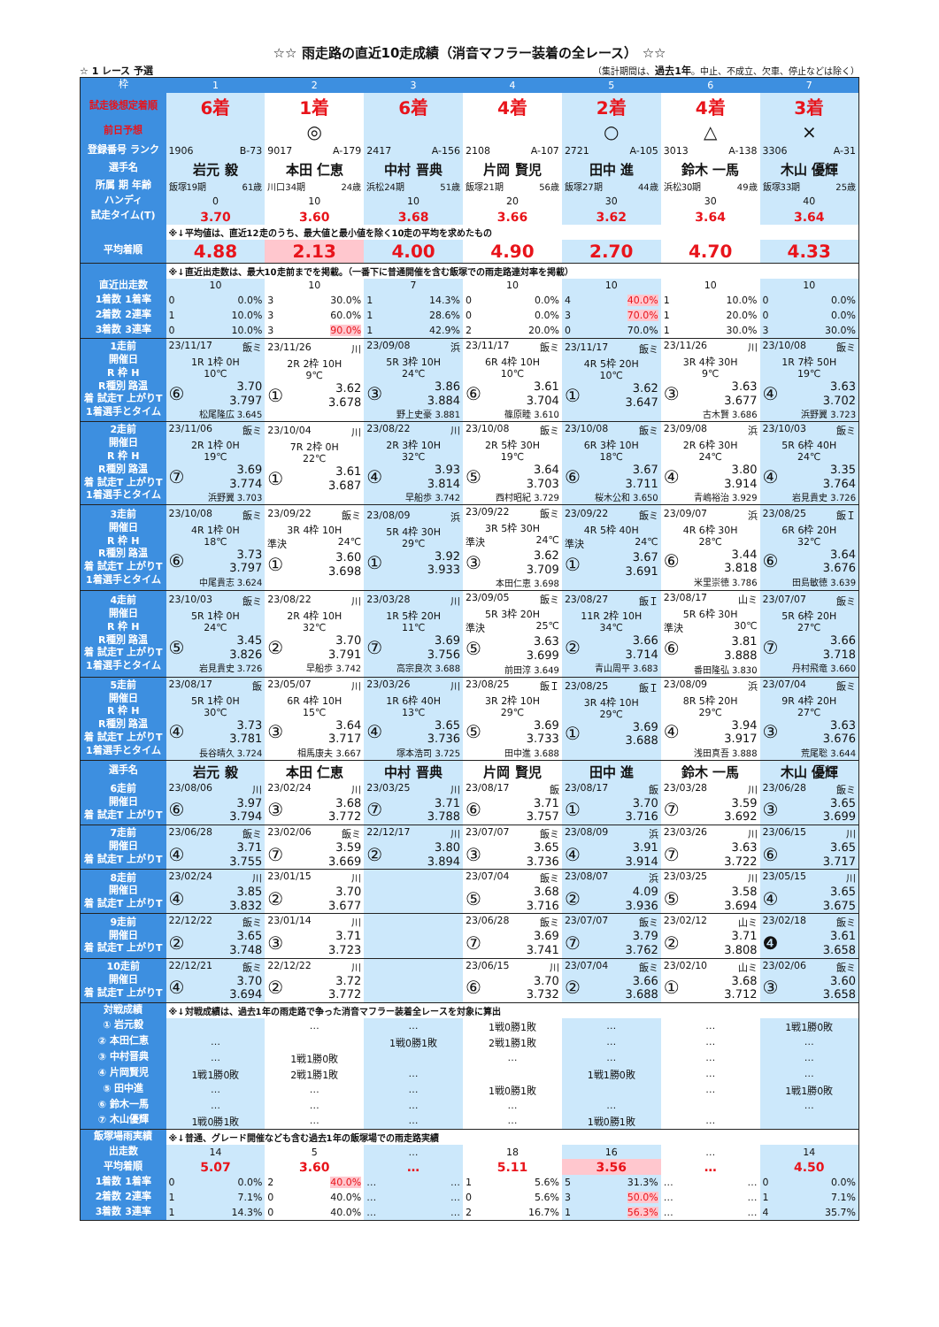☆☆ 雨走路の直近10走成績（消音マフラー装着の全レース） ☆☆
☆ 1 レース 予選 （集計期間は、過去1年。中止、不成立、欠車、停止などは除く）
| 枠 | 1 | 2 | 3 | 4 | 5 | 6 | 7 |
| --- | --- | --- | --- | --- | --- | --- | --- |
| 試走後想定着順 | 6着 | 1着 | 6着 | 4着 | 2着 | 4着 | 3着 |
| 前日予想 | | ◎ | | | ○ | △ | × |
| 登録番号 ランク | 1906 B-73 | 9017 A-179 | 2417 A-156 | 2108 A-107 | 2721 A-105 | 3013 A-138 | 3306 A-31 |
| 選手名 | 岩元 毅 | 本田 仁恵 | 中村 晋典 | 片岡 賢児 | 田中 進 | 鈴木 一馬 | 木山 優輝 |
| 所属 期 年齢 | 飯塚19期 61歳 | 川口34期 24歳 | 浜松24期 51歳 | 飯塚21期 56歳 | 飯塚27期 44歳 | 浜松30期 49歳 | 飯塚33期 25歳 |
| ハンディ | 0 | 10 | 10 | 20 | 30 | 30 | 40 |
| 試走タイム(T) | 3.70 | 3.60 | 3.68 | 3.66 | 3.62 | 3.64 | 3.64 |
| | ※↓平均値は、直近12走のうち、最大値と最小値を除く10走の平均を求めたもの | | | | | | |
| 平均着順 | 4.88 | 2.13 | 4.00 | 4.90 | 2.70 | 4.70 | 4.33 |
| | ※↓直近出走数は、最大10走前までを掲載。（一番下に普通開催を含む飯塚での雨走路連対率を掲載） | | | | | | |
| 直近出走数 | 10 | 10 | 7 | 10 | 10 | 10 | 10 |
| 1着数 1着率 | 0 0.0% | 3 30.0% | 1 14.3% | 0 0.0% | 4 40.0% | 1 10.0% | 0 0.0% |
| 2着数 2連率 | 1 10.0% | 3 60.0% | 1 28.6% | 0 0.0% | 3 70.0% | 1 20.0% | 0 0.0% |
| 3着数 3連率 | 0 10.0% | 3 90.0% | 1 42.9% | 2 20.0% | 0 70.0% | 1 30.0% | 3 30.0% |
| 1走前 開催日 R 枠 H R種別 路温 着 試走T 上がりT 1着選手とタイム | 23/11/17 飯ミ 1R 1枠 0H 10℃ ⑥ 3.70 3.797 松尾隆広 3.645 | 23/11/26 川 2R 2枠 10H 9℃ ① 3.62 3.678 | 23/09/08 浜 5R 3枠 10H 24℃ ③ 3.86 3.884 野上史豪 3.881 | 23/11/17 飯ミ 6R 4枠 10H 10℃ ⑥ 3.61 3.704 篠原睦 3.610 | 23/11/17 飯ミ 4R 5枠 20H 10℃ ① 3.62 3.647 | 23/11/26 川 3R 4枠 30H 9℃ ③ 3.63 3.677 古木賢 3.686 | 23/10/08 飯ミ 1R 7枠 50H 19℃ ④ 3.63 3.702 浜野翼 3.723 |
| 2走前 開催日 R 枠 H R種別 路温 着 試走T 上がりT 1着選手とタイム | 23/11/06 飯ミ 2R 1枠 0H 19℃ ⑦ 3.69 3.774 浜野翼 3.703 | 23/10/04 川 7R 2枠 0H 22℃ ① 3.61 3.687 | 23/08/22 川 2R 3枠 10H 32℃ ④ 3.93 3.814 早船歩 3.742 | 23/10/08 飯ミ 2R 5枠 30H 19℃ ⑤ 3.64 3.703 西村昭紀 3.729 | 23/10/08 飯ミ 6R 3枠 10H 18℃ ⑥ 3.67 3.711 桜木公和 3.650 | 23/09/08 浜 2R 6枠 30H 24℃ ④ 3.80 3.914 青嶋裕治 3.929 | 23/10/03 飯ミ 5R 6枠 40H 24℃ ④ 3.35 3.764 岩見貴史 3.726 |
| 3走前 開催日 R 枠 H R種別 路温 着 試走T 上がりT 1着選手とタイム | 23/10/08 飯ミ 4R 1枠 0H 18℃ ⑥ 3.73 3.797 中尾貴志 3.624 | 23/09/22 飯ミ 3R 4枠 10H 準決 24℃ ① 3.60 3.698 | 23/08/09 浜 5R 4枠 30H 29℃ ① 3.92 3.933 | 23/09/22 飯ミ 3R 5枠 30H 準決 24℃ ③ 3.62 3.709 本田仁恵 3.698 | 23/09/22 飯ミ 4R 5枠 40H 準決 24℃ ① 3.67 3.691 | 23/09/07 浜 4R 6枠 30H 28℃ ⑥ 3.44 3.818 米里崇徳 3.786 | 23/08/25 飯Ｉ 6R 6枠 20H 32℃ ⑥ 3.64 3.676 田島敏徳 3.639 |
| 4走前 開催日 R 枠 H R種別 路温 着 試走T 上がりT 1着選手とタイム | 23/10/03 飯ミ 5R 1枠 0H 24℃ ⑤ 3.45 3.826 岩見貴史 3.726 | 23/08/22 川 2R 4枠 10H 32℃ ② 3.70 3.791 早船歩 3.742 | 23/03/28 川 1R 5枠 20H 11℃ ⑦ 3.69 3.756 高宗良次 3.688 | 23/09/05 飯ミ 5R 3枠 20H 準決 25℃ ⑤ 3.63 3.699 前田淳 3.649 | 23/08/27 飯Ｉ 11R 2枠 10H 34℃ ② 3.66 3.714 青山周平 3.683 | 23/08/17 山ミ 5R 6枠 30H 準決 30℃ ⑥ 3.81 3.888 番田隆弘 3.830 | 23/07/07 飯ミ 5R 6枠 20H 27℃ ⑦ 3.66 3.718 丹村飛竜 3.660 |
| 5走前 開催日 R 枠 H R種別 路温 着 試走T 上がりT 1着選手とタイム | 23/08/17 飯 5R 1枠 0H 30℃ ④ 3.73 3.781 長谷晴久 3.724 | 23/05/07 川 6R 4枠 10H 15℃ ③ 3.64 3.717 相馬康夫 3.667 | 23/03/26 川 1R 6枠 40H 13℃ ④ 3.65 3.736 塚本浩司 3.725 | 23/08/25 飯Ｉ 3R 2枠 10H 29℃ ⑤ 3.69 3.733 田中進 3.688 | 23/08/25 飯Ｉ 3R 4枠 10H 29℃ ① 3.69 3.688 | 23/08/09 浜 8R 5枠 20H 29℃ ④ 3.94 3.917 浅田真吾 3.888 | 23/07/04 飯ミ 9R 4枠 20H 27℃ ③ 3.63 3.676 荒尾聡 3.644 |
| 選手名 | 岩元 毅 | 本田 仁恵 | 中村 晋典 | 片岡 賢児 | 田中 進 | 鈴木 一馬 | 木山 優輝 |
| 6走前 開催日 着 試走T 上がりT | 23/08/06 川 ⑥ 3.97 3.794 | 23/02/24 川 ③ 3.68 3.772 | 23/03/25 川 ⑦ 3.71 3.788 | 23/08/17 飯 ⑥ 3.71 3.757 | 23/08/17 飯 ① 3.70 3.716 | 23/03/28 川 ⑦ 3.59 3.692 | 23/06/28 飯ミ ③ 3.65 3.699 |
| 7走前 開催日 着 試走T 上がりT | 23/06/28 飯ミ ④ 3.71 3.755 | 23/02/06 飯ミ ⑦ 3.59 3.669 | 22/12/17 川 ② 3.80 3.894 | 23/07/07 飯ミ ③ 3.65 3.736 | 23/08/09 浜 ④ 3.91 3.914 | 23/03/26 川 ⑦ 3.63 3.722 | 23/06/15 川 ⑥ 3.65 3.717 |
| 8走前 開催日 着 試走T 上がりT | 23/02/24 川 ④ 3.85 3.832 | 23/01/15 川 ② 3.70 3.677 | | 23/07/04 飯ミ ⑤ 3.68 3.716 | 23/08/07 浜 ② 4.09 3.936 | 23/03/25 川 ⑤ 3.58 3.694 | 23/05/15 川 ④ 3.65 3.675 |
| 9走前 開催日 着 試走T 上がりT | 22/12/22 飯ミ ② 3.65 3.748 | 23/01/14 川 ③ 3.71 3.723 | | 23/06/28 飯ミ ⑦ 3.69 3.741 | 23/07/07 飯ミ ⑦ 3.79 3.762 | 23/02/12 山ミ ② 3.71 3.808 | 23/02/18 飯ミ ❹ 3.61 3.658 |
| 10走前 開催日 着 試走T 上がりT | 22/12/21 飯ミ ④ 3.70 3.694 | 22/12/22 川 ② 3.72 3.772 | | 23/06/15 川 ⑥ 3.70 3.732 | 23/07/04 飯ミ ② 3.66 3.688 | 23/02/10 山ミ ① 3.68 3.712 | 23/02/06 飯ミ ③ 3.60 3.658 |
| 対戦成績 | ※↓対戦成績は、過去1年の雨走路で争った消音マフラー装着全レースを対象に算出 | | | | | | |
| ① 岩元毅 | | … | … | 1戦0勝1敗 | … | … | 1戦1勝0敗 |
| ② 本田仁恵 | … | | 1戦0勝1敗 | 2戦1勝1敗 | … | … | … |
| ③ 中村晋典 | … | 1戦1勝0敗 | | … | … | … | … |
| ④ 片岡賢児 | 1戦1勝0敗 | 2戦1勝1敗 | … | | 1戦1勝0敗 | … | … |
| ⑤ 田中進 | … | … | … | 1戦0勝1敗 | | … | 1戦1勝0敗 |
| ⑥ 鈴木一馬 | … | … | … | … | … | | … |
| ⑦ 木山優輝 | 1戦0勝1敗 | … | … | … | 1戦0勝1敗 | … | |
| 飯塚場雨実績 | ※↓普通、グレード開催なども含む過去1年の飯塚場での雨走路実績 | | | | | | |
| 出走数 | 14 | 5 | … | 18 | 16 | … | 14 |
| 平均着順 | 5.07 | 3.60 | … | 5.11 | 3.56 | … | 4.50 |
| 1着数 1着率 | 0 0.0% | 2 40.0% | … … | 1 5.6% | 5 31.3% | … … | 0 0.0% |
| 2着数 2連率 | 1 7.1% | 0 40.0% | … … | 0 5.6% | 3 50.0% | … … | 1 7.1% |
| 3着数 3連率 | 1 14.3% | 0 40.0% | … … | 2 16.7% | 1 56.3% | … … | 4 35.7% |